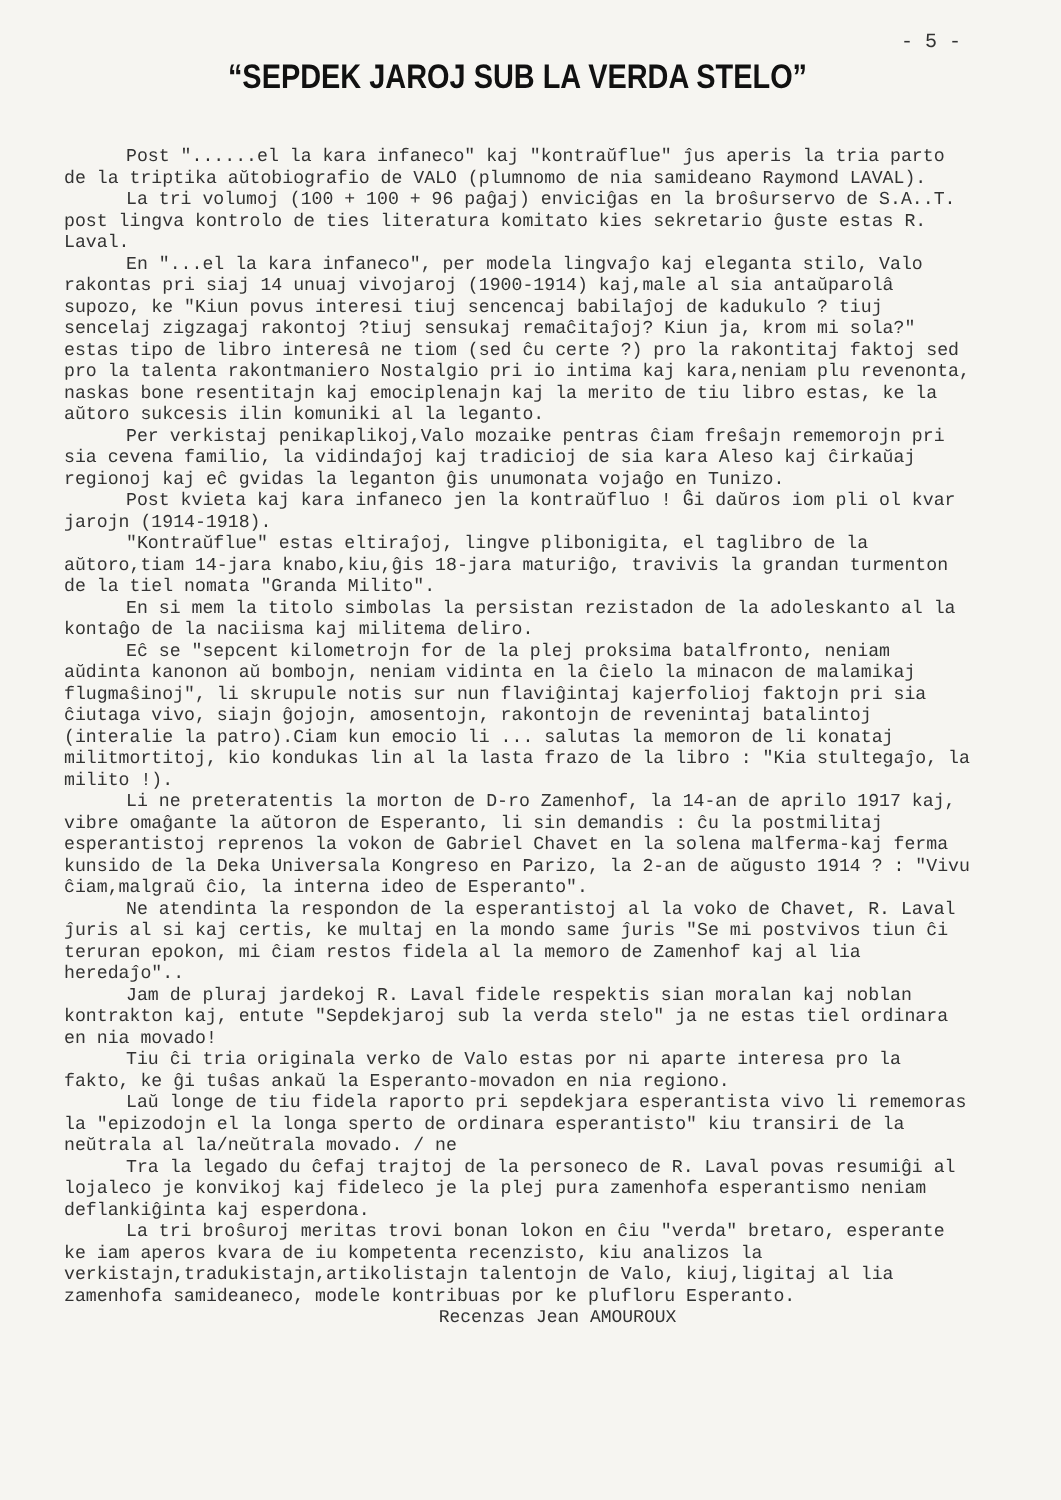- 5 -
“SEPDEK JAROJ SUB LA VERDA STELO”
Post "......el la kara infaneco" kaj "kontraŭflue" ĵus aperis la tria parto de la triptika aŭtobiografio de VALO (plumnomo de nia samideano Raymond LAVAL).
La tri volumoj (100 + 100 + 96 paĝaj) enviciĝas en la broŝurservo de S.A..T. post lingva kontrolo de ties literatura komitato kies sekretario ĝuste estas R. Laval.
En "...el la kara infaneco", per modela lingvaĵo kaj eleganta stilo, Valo rakontas pri siaj 14 unuaj vivojaroj (1900-1914) kaj,male al sia antaŭparolâ supozo, ke "Kiun povus interesi tiuj sencencaj babilaĵoj de kadukulo ? tiuj sencelaj zigzagaj rakontoj ?tiuj sensukaj remaĉitaĵoj? Kiun ja, krom mi sola?" estas tipo de libro interesâ ne tiom (sed ĉu certe ?) pro la rakontitaj faktoj sed pro la talenta rakontmaniero Nostalgio pri io intima kaj kara,neniam plu revenonta, naskas bone resentitajn kaj emociplenajn kaj la merito de tiu libro estas, ke la aŭtoro sukcesis ilin komuniki al la leganto.
Per verkistaj penikaplikoj,Valo mozaike pentras ĉiam freŝajn rememorojn pri sia cevena familio, la vidindaĵoj kaj tradicioj de sia kara Aleso kaj ĉirkaŭaj regionoj kaj eĉ gvidas la leganton ĝis unumonata vojaĝo en Tunizo.
Post kvieta kaj kara infaneco jen la kontraŭfluo ! Ĝi daŭros iom pli ol kvar jarojn (1914-1918).
"Kontraŭflue" estas eltiraĵoj, lingve plibonigita, el taglibro de la aŭtoro,tiam 14-jara knabo,kiu,ĝis 18-jara maturiĝo, travivis la grandan turmenton de la tiel nomata "Granda Milito".
En si mem la titolo simbolas la persistan rezistadon de la adoleskanto al la kontaĝo de la naciisma kaj militema deliro.
Eĉ se "sepcent kilometrojn for de la plej proksima batalfronto, neniam aŭdinta kanonon aŭ bombojn, neniam vidinta en la ĉielo la minacon de malamikaj flugmaŝinoj", li skrupule notis sur nun flaviĝintaj kajerfolioj faktojn pri sia ĉiutaga vivo, siajn ĝojojn, amosentojn, rakontojn de revenintaj batalintoj (interalie la patro).Ciam kun emocio li ... salutas la memoron de li konataj militmortitoj, kio kondukas lin al la lasta frazo de la libro : "Kia stultegaĵo, la milito !).
Li ne preteratentis la morton de D-ro Zamenhof, la 14-an de aprilo 1917 kaj, vibre omaĝante la aŭtoron de Esperanto, li sin demandis : ĉu la postmilitaj esperantistoj reprenos la vokon de Gabriel Chavet en la solena malferma-kaj ferma kunsido de la Deka Universala Kongreso en Parizo, la 2-an de aŭgusto 1914 ? : "Vivu ĉiam,malgraŭ ĉio, la interna ideo de Esperanto".
Ne atendinta la respondon de la esperantistoj al la voko de Chavet, R. Laval ĵuris al si kaj certis, ke multaj en la mondo same ĵuris "Se mi postvivos tiun ĉi teruran epokon, mi ĉiam restos fidela al la memoro de Zamenhof kaj al lia heredaĵo"..
Jam de pluraj jardekoj R. Laval fidele respektis sian moralan kaj noblan kontrakton kaj, entute "Sepdekjaroj sub la verda stelo" ja ne estas tiel ordinara en nia movado!
Tiu ĉi tria originala verko de Valo estas por ni aparte interesa pro la fakto, ke ĝi tuŝas ankaŭ la Esperanto-movadon en nia regiono.
Laŭ longe de tiu fidela raporto pri sepdekjara esperantista vivo li rememoras la "epizodojn el la longa sperto de ordinara esperantisto" kiu transiri de la neŭtrala al la/neŭtrala movado. / ne
Tra la legado du ĉefaj trajtoj de la personeco de R. Laval povas resumiĝi al lojaleco je konvikoj kaj fideleco je la plej pura zamenhofa esperantismo neniam deflankiĝinta kaj esperdona.
La tri broŝuroj meritas trovi bonan lokon en ĉiu "verda" bretaro, esperante ke iam aperos kvara de iu kompetenta recenzisto, kiu analizos la verkistajn,tradukistajn,artikolistajn talentojn de Valo, kiuj,ligitaj al lia zamenhofa samideaneco, modele kontribuas por ke plufloru Esperanto.
Recenzas Jean AMOUROUX